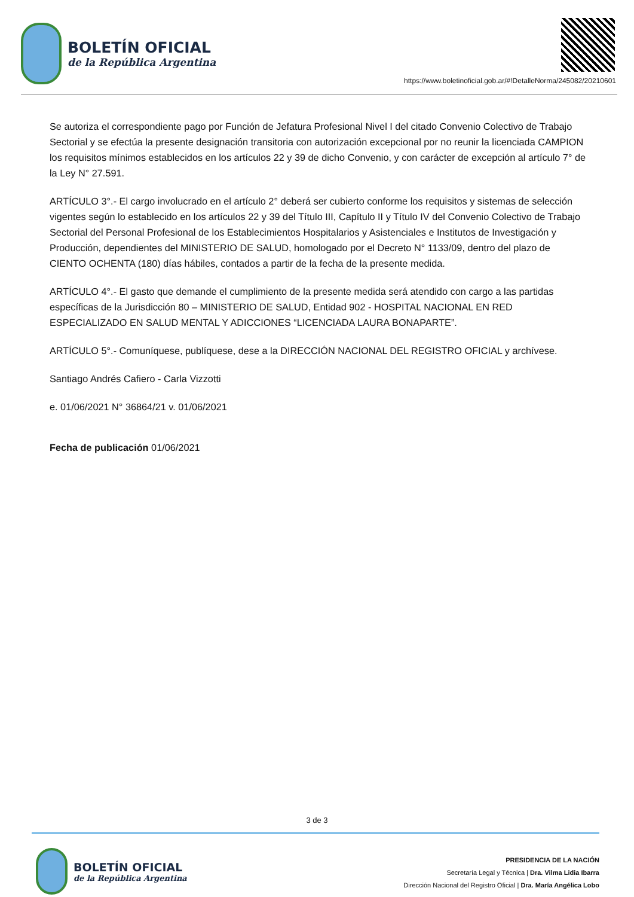BOLETÍN OFICIAL
de la República Argentina
https://www.boletinoficial.gob.ar/#!DetalleNorma/245082/20210601
Se autoriza el correspondiente pago por Función de Jefatura Profesional Nivel I del citado Convenio Colectivo de Trabajo Sectorial y se efectúa la presente designación transitoria con autorización excepcional por no reunir la licenciada CAMPION los requisitos mínimos establecidos en los artículos 22 y 39 de dicho Convenio, y con carácter de excepción al artículo 7° de la Ley N° 27.591.
ARTÍCULO 3°.- El cargo involucrado en el artículo 2° deberá ser cubierto conforme los requisitos y sistemas de selección vigentes según lo establecido en los artículos 22 y 39 del Título III, Capítulo II y Título IV del Convenio Colectivo de Trabajo Sectorial del Personal Profesional de los Establecimientos Hospitalarios y Asistenciales e Institutos de Investigación y Producción, dependientes del MINISTERIO DE SALUD, homologado por el Decreto N° 1133/09, dentro del plazo de CIENTO OCHENTA (180) días hábiles, contados a partir de la fecha de la presente medida.
ARTÍCULO 4°.- El gasto que demande el cumplimiento de la presente medida será atendido con cargo a las partidas específicas de la Jurisdicción 80 – MINISTERIO DE SALUD, Entidad 902 - HOSPITAL NACIONAL EN RED ESPECIALIZADO EN SALUD MENTAL Y ADICCIONES “LICENCIADA LAURA BONAPARTE”.
ARTÍCULO 5°.- Comuníquese, publíquese, dese a la DIRECCIÓN NACIONAL DEL REGISTRO OFICIAL y archívese.
Santiago Andrés Cafiero - Carla Vizzotti
e. 01/06/2021 N° 36864/21 v. 01/06/2021
Fecha de publicación 01/06/2021
3 de 3
BOLETÍN OFICIAL
de la República Argentina
PRESIDENCIA DE LA NACIÓN
Secretaría Legal y Técnica | Dra. Vilma Lidia Ibarra
Dirección Nacional del Registro Oficial | Dra. María Angélica Lobo